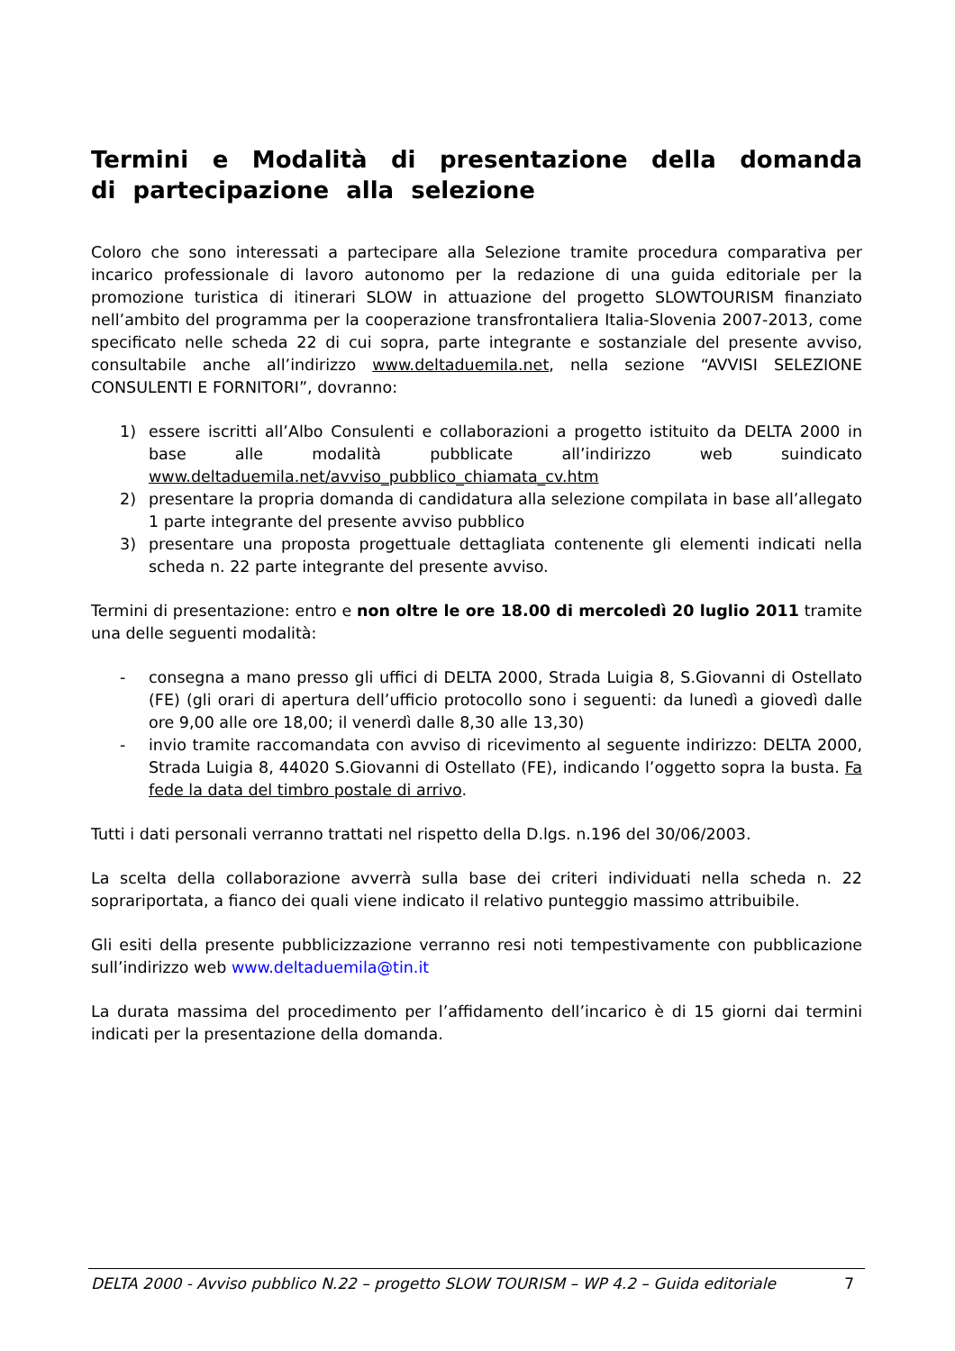Termini e Modalità di presentazione della domanda di partecipazione alla selezione
Coloro che sono interessati a partecipare alla Selezione tramite procedura comparativa per incarico professionale di lavoro autonomo per la redazione di una guida editoriale per la promozione turistica di itinerari SLOW in attuazione del progetto SLOWTOURISM finanziato nell’ambito del programma per la cooperazione transfrontaliera Italia-Slovenia 2007-2013, come specificato nelle scheda 22 di cui sopra, parte integrante e sostanziale del presente avviso, consultabile anche all’indirizzo www.deltaduemila.net, nella sezione “AVVISI SELEZIONE CONSULENTI E FORNITORI”, dovranno:
1) essere iscritti all’Albo Consulenti e collaborazioni a progetto istituito da DELTA 2000 in base alle modalità pubblicate all’indirizzo web suindicato www.deltaduemila.net/avviso_pubblico_chiamata_cv.htm
2) presentare la propria domanda di candidatura alla selezione compilata in base all’allegato 1 parte integrante del presente avviso pubblico
3) presentare una proposta progettuale dettagliata contenente gli elementi indicati nella scheda n. 22 parte integrante del presente avviso.
Termini di presentazione: entro e non oltre le ore 18.00 di mercoledì 20 luglio 2011 tramite una delle seguenti modalità:
- consegna a mano presso gli uffici di DELTA 2000, Strada Luigia 8, S.Giovanni di Ostellato (FE) (gli orari di apertura dell’ufficio protocollo sono i seguenti: da lunedì a giovedì dalle ore 9,00 alle ore 18,00; il venerdì dalle 8,30 alle 13,30)
- invio tramite raccomandata con avviso di ricevimento al seguente indirizzo: DELTA 2000, Strada Luigia 8, 44020 S.Giovanni di Ostellato (FE), indicando l’oggetto sopra la busta. Fa fede la data del timbro postale di arrivo.
Tutti i dati personali verranno trattati nel rispetto della D.lgs. n.196 del 30/06/2003.
La scelta della collaborazione avverrà sulla base dei criteri individuati nella scheda n. 22 soprariportata, a fianco dei quali viene indicato il relativo punteggio massimo attribuibile.
Gli esiti della presente pubblicizzazione verranno resi noti tempestivamente con pubblicazione sull’indirizzo web www.deltaduemila@tin.it
La durata massima del procedimento per l’affidamento dell’incarico è di 15 giorni dai termini indicati per la presentazione della domanda.
DELTA 2000 - Avviso pubblico N.22 – progetto SLOW TOURISM – WP 4.2 – Guida editoriale 7